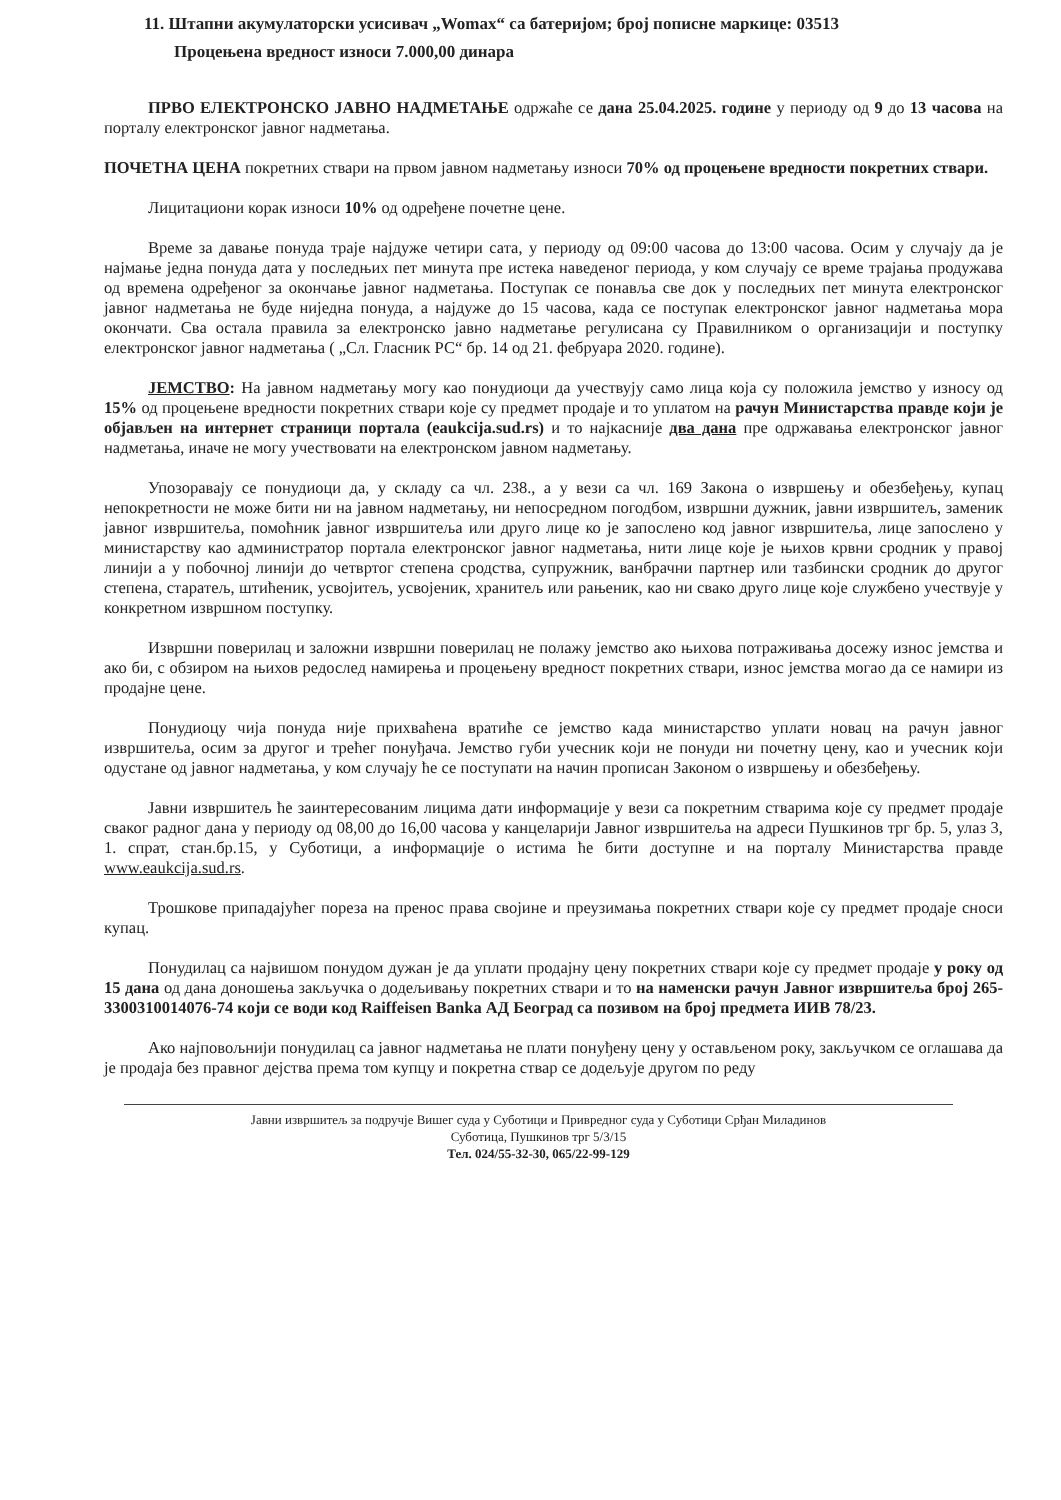11. Штапни акумулаторски усисивач „Womax“ са батеријом; број пописне маркице: 03513
Процењена вредност износи 7.000,00 динара
ПРВО ЕЛЕКТРОНСКО ЈАВНО НАДМЕТАЊЕ одржаће се дана 25.04.2025. године у периоду од 9 до 13 часова на порталу електронског јавног надметања.
ПОЧЕТНА ЦЕНА покретних ствари на првом јавном надметању износи 70% од процењене вредности покретних ствари.
Лицитациони корак износи 10% од одређене почетне цене.
Време за давање понуда траје најдуже четири сата, у периоду од 09:00 часова до 13:00 часова. Осим у случају да је најмање једна понуда дата у последњих пет минута пре истека наведеног периода, у ком случају се време трајања продужава од времена одређеног за окончање јавног надметања. Поступак се понавља све док у последњих пет минута електронског јавног надметања не буде ниједна понуда, а најдуже до 15 часова, када се поступак електронског јавног надметања мора окончати. Сва остала правила за електронско јавно надметање регулисана су Правилником о организацији и поступку електронског јавног надметања ( „Сл. Гласник РС“ бр. 14 од 21. фебруара 2020. године).
ЈЕМСТВО: На јавном надметању могу као понудиоци да учествују само лица која су положила јемство у износу од 15% од процењене вредности покретних ствари које су предмет продаје и то уплатом на рачун Министарства правде који је објављен на интернет страници портала (eaukcija.sud.rs) и то најкасније два дана пре одржавања електронског јавног надметања, иначе не могу учествовати на електронском јавном надметању.
Упозоравају се понудиоци да, у складу са чл. 238., а у вези са чл. 169 Закона о извршењу и обезбеђењу, купац непокретности не може бити ни на јавном надметању, ни непосредном погодбом, извршни дужник, јавни извршитељ, заменик јавног извршитеља, помоћник јавног извршитеља или друго лице ко је запослено код јавног извршитеља, лице запослено у министарству као администратор портала електронског јавног надметања, нити лице које је њихов крвни сродник у правој линији а у побочној линији до четвртог степена сродства, супружник, ванбрачни партнер или тазбински сродник до другог степена, старатељ, штићеник, усвојитељ, усвојеник, хранитељ или рањеник, као ни свако друго лице које службено учествује у конкретном извршном поступку.
Извршни поверилац и заложни извршни поверилац не полажу јемство ако њихова потраживања досежу износ јемства и ако би, с обзиром на њихов редослед намирења и процењену вредност покретних ствари, износ јемства могао да се намири из продајне цене.
Понудиоцу чија понуда није прихваћена вратиће се јемство када министарство уплати новац на рачун јавног извршитеља, осим за другог и трећег понуђача. Јемство губи учесник који не понуди ни почетну цену, као и учесник који одустане од јавног надметања, у ком случају ће се поступати на начин прописан Законом о извршењу и обезбеђењу.
Јавни извршитељ ће заинтересованим лицима дати информације у вези са покретним стварима које су предмет продаје сваког радног дана у периоду од 08,00 до 16,00 часова у канцеларији Јавног извршитеља на адреси Пушкинов трг бр. 5, улаз 3, 1. спрат, стан.бр.15, у Суботици, а информације о истима ће бити доступне и на порталу Министарства правде www.eaukcija.sud.rs.
Трошкове припадајућег пореза на пренос права својине и преузимања покретних ствари које су предмет продаје сноси купац.
Понудилац са највишом понудом дужан је да уплати продајну цену покретних ствари које су предмет продаје у року од 15 дана од дана доношења закључка о додељивању покретних ствари и то на наменски рачун Јавног извршитеља број 265-3300310014076-74 који се води код Raiffeisen Banka АД Београд са позивом на број предмета ИИВ 78/23.
Ако најповољнији понудилац са јавног надметања не плати понуђену цену у остављеном року, закључком се оглашава да је продаја без правног дејства према том купцу и покретна ствар се додељује другом по реду
Јавни извршитељ за подручје Вишег суда у Суботици и Привредног суда у Суботици Срђан Миладинов
Суботица, Пушкинов трг 5/3/15
Тел. 024/55-32-30, 065/22-99-129